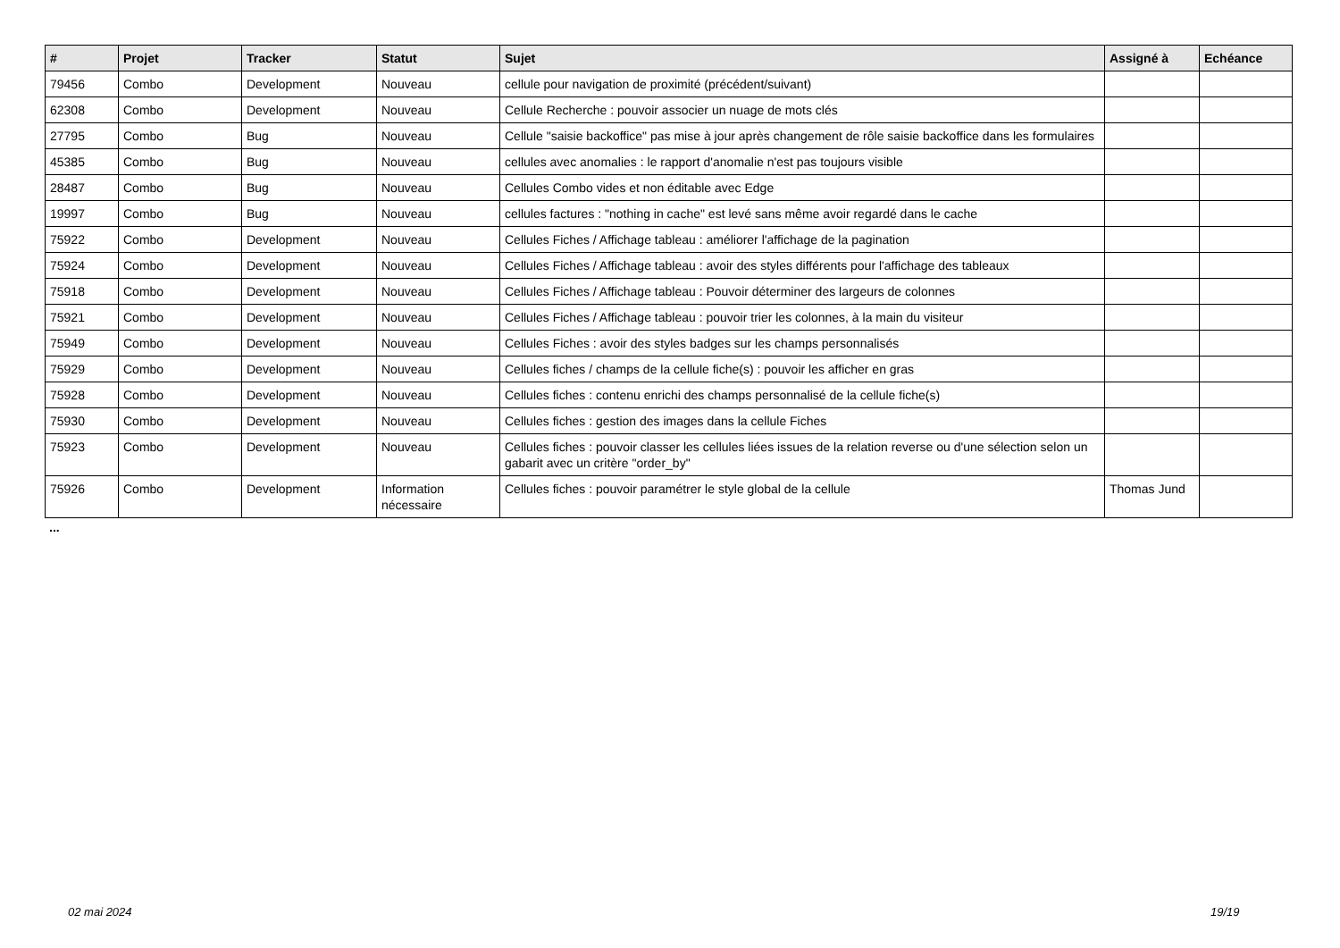| # | Projet | Tracker | Statut | Sujet | Assigné à | Echéance |
| --- | --- | --- | --- | --- | --- | --- |
| 79456 | Combo | Development | Nouveau | cellule pour navigation de proximité (précédent/suivant) | | |
| 62308 | Combo | Development | Nouveau | Cellule Recherche : pouvoir associer un nuage de mots clés | | |
| 27795 | Combo | Bug | Nouveau | Cellule "saisie backoffice" pas mise à jour après changement de rôle saisie backoffice dans les formulaires | | |
| 45385 | Combo | Bug | Nouveau | cellules avec anomalies : le rapport d'anomalie n'est pas toujours visible | | |
| 28487 | Combo | Bug | Nouveau | Cellules Combo vides et non éditable avec Edge | | |
| 19997 | Combo | Bug | Nouveau | cellules factures : "nothing in cache" est levé sans même avoir regardé dans le cache | | |
| 75922 | Combo | Development | Nouveau | Cellules Fiches / Affichage tableau : améliorer l'affichage de la pagination | | |
| 75924 | Combo | Development | Nouveau | Cellules Fiches / Affichage tableau : avoir des styles différents pour l'affichage des tableaux | | |
| 75918 | Combo | Development | Nouveau | Cellules Fiches / Affichage tableau : Pouvoir déterminer des largeurs de colonnes | | |
| 75921 | Combo | Development | Nouveau | Cellules Fiches / Affichage tableau : pouvoir trier les colonnes, à la main du visiteur | | |
| 75949 | Combo | Development | Nouveau | Cellules Fiches : avoir des styles badges sur les champs personnalisés | | |
| 75929 | Combo | Development | Nouveau | Cellules fiches / champs de la cellule fiche(s) : pouvoir les afficher en gras | | |
| 75928 | Combo | Development | Nouveau | Cellules fiches : contenu enrichi des champs personnalisé de la cellule fiche(s) | | |
| 75930 | Combo | Development | Nouveau | Cellules fiches : gestion des images dans la cellule Fiches | | |
| 75923 | Combo | Development | Nouveau | Cellules fiches : pouvoir classer les cellules liées issues de la relation reverse ou d'une sélection selon un gabarit avec un critère "order_by" | | |
| 75926 | Combo | Development | Information nécessaire | Cellules fiches : pouvoir paramétrer le style global de la cellule | Thomas Jund | |
...
02 mai 2024 19/19